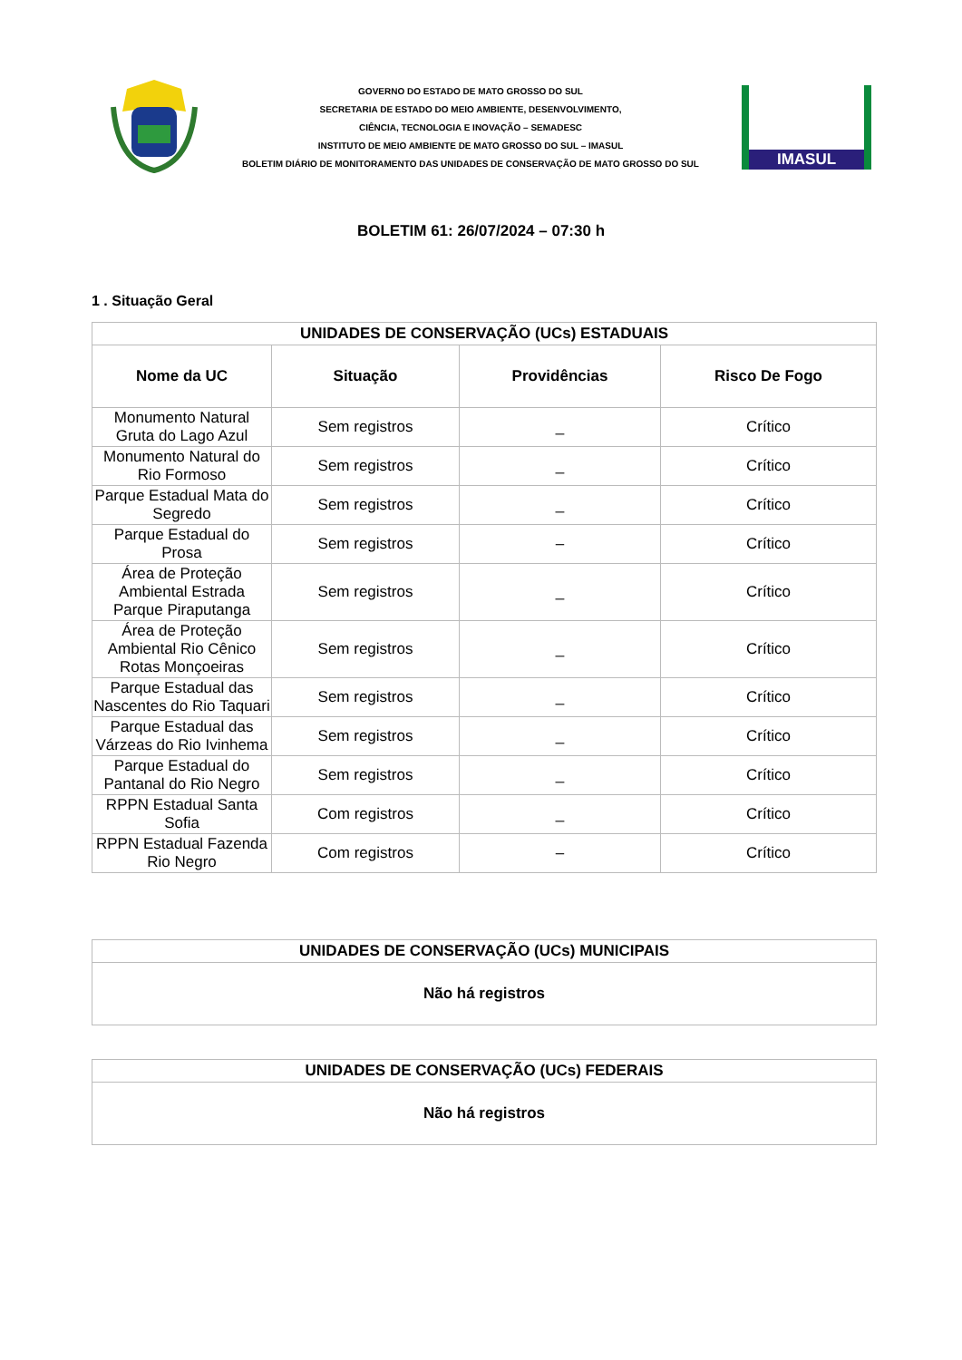GOVERNO DO ESTADO DE MATO GROSSO DO SUL
SECRETARIA DE ESTADO DO MEIO AMBIENTE, DESENVOLVIMENTO,
CIÊNCIA, TECNOLOGIA E INOVAÇÃO – SEMADESC
INSTITUTO DE MEIO AMBIENTE DE MATO GROSSO DO SUL – IMASUL
BOLETIM DIÁRIO DE MONITORAMENTO DAS UNIDADES DE CONSERVAÇÃO DE MATO GROSSO DO SUL
IMASUL
BOLETIM 61: 26/07/2024 – 07:30 h
1 . Situação Geral
| UNIDADES DE CONSERVAÇÃO (UCs) ESTADUAIS | | | |
| --- | --- | --- | --- |
| Nome da UC | Situação | Providências | Risco De Fogo |
| Monumento Natural Gruta do Lago Azul | Sem registros | _ | Crítico |
| Monumento Natural do Rio Formoso | Sem registros | _ | Crítico |
| Parque Estadual Mata do Segredo | Sem registros | _ | Crítico |
| Parque Estadual do Prosa | Sem registros | – | Crítico |
| Área de Proteção Ambiental Estrada Parque Piraputanga | Sem registros | _ | Crítico |
| Área de Proteção Ambiental Rio Cênico Rotas Monçoeiras | Sem registros | _ | Crítico |
| Parque Estadual das Nascentes do Rio Taquari | Sem registros | _ | Crítico |
| Parque Estadual das Várzeas do Rio Ivinhema | Sem registros | _ | Crítico |
| Parque Estadual do Pantanal do Rio Negro | Sem registros | _ | Crítico |
| RPPN Estadual Santa Sofia | Com registros | _ | Crítico |
| RPPN Estadual Fazenda Rio Negro | Com registros | – | Crítico |
| UNIDADES DE CONSERVAÇÃO (UCs) MUNICIPAIS |
| --- |
| Não há registros |
| UNIDADES DE CONSERVAÇÃO (UCs) FEDERAIS |
| --- |
| Não há registros |